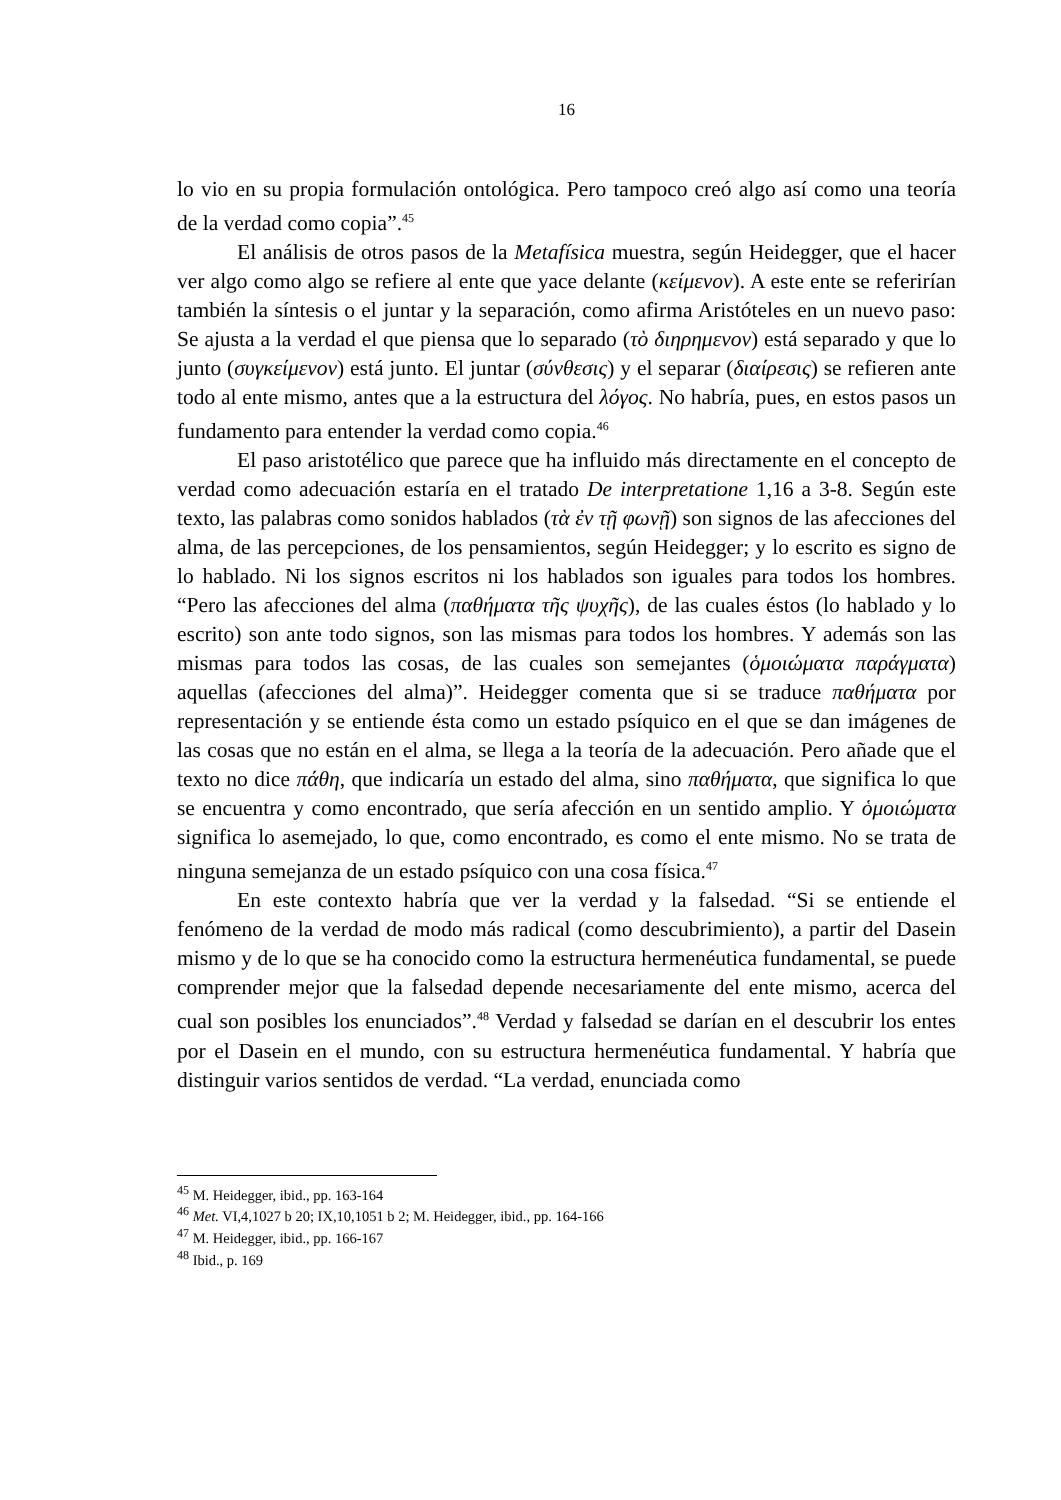16
lo vio en su propia formulación ontológica. Pero tampoco creó algo así como una teoría de la verdad como copia”.<sup>45</sup>
El análisis de otros pasos de la Metafísica muestra, según Heidegger, que el hacer ver algo como algo se refiere al ente que yace delante (κείμενον). A este ente se referirían también la síntesis o el juntar y la separación, como afirma Aristóteles en un nuevo paso: Se ajusta a la verdad el que piensa que lo separado (τὸ διηρημενον) está separado y que lo junto (συγκείμενον) está junto. El juntar (σύνθεσις) y el separar (διαίρεσις) se refieren ante todo al ente mismo, antes que a la estructura del λόγος. No habría, pues, en estos pasos un fundamento para entender la verdad como copia.<sup>46</sup>
El paso aristotélico que parece que ha influido más directamente en el concepto de verdad como adecuación estaría en el tratado De interpretatione 1,16 a 3-8. Según este texto, las palabras como sonidos hablados (τὰ ἐν τῇ φωνῇ) son signos de las afecciones del alma, de las percepciones, de los pensamientos, según Heidegger; y lo escrito es signo de lo hablado. Ni los signos escritos ni los hablados son iguales para todos los hombres. “Pero las afecciones del alma (παθήματα τῆς ψυχῆς), de las cuales éstos (lo hablado y lo escrito) son ante todo signos, son las mismas para todos los hombres. Y además son las mismas para todos las cosas, de las cuales son semejantes (ὁμοιώματα παράγματα) aquellas (afecciones del alma)”. Heidegger comenta que si se traduce παθήματα por representación y se entiende ésta como un estado psíquico en el que se dan imágenes de las cosas que no están en el alma, se llega a la teoría de la adecuación. Pero añade que el texto no dice πάθη, que indicaría un estado del alma, sino παθήματα, que significa lo que se encuentra y como encontrado, que sería afección en un sentido amplio. Y ὁμοιώματα significa lo asemejado, lo que, como encontrado, es como el ente mismo. No se trata de ninguna semejanza de un estado psíquico con una cosa física.<sup>47</sup>
En este contexto habría que ver la verdad y la falsedad. “Si se entiende el fenómeno de la verdad de modo más radical (como descubrimiento), a partir del Dasein mismo y de lo que se ha conocido como la estructura hermenéutica fundamental, se puede comprender mejor que la falsedad depende necesariamente del ente mismo, acerca del cual son posibles los enunciados”.<sup>48</sup> Verdad y falsedad se darían en el descubrir los entes por el Dasein en el mundo, con su estructura hermenéutica fundamental. Y habría que distinguir varios sentidos de verdad. “La verdad, enunciada como
<sup>45</sup> M. Heidegger, ibid., pp. 163-164
<sup>46</sup> Met. VI,4,1027 b 20; IX,10,1051 b 2; M. Heidegger, ibid., pp. 164-166
<sup>47</sup> M. Heidegger, ibid., pp. 166-167
<sup>48</sup> Ibid., p. 169